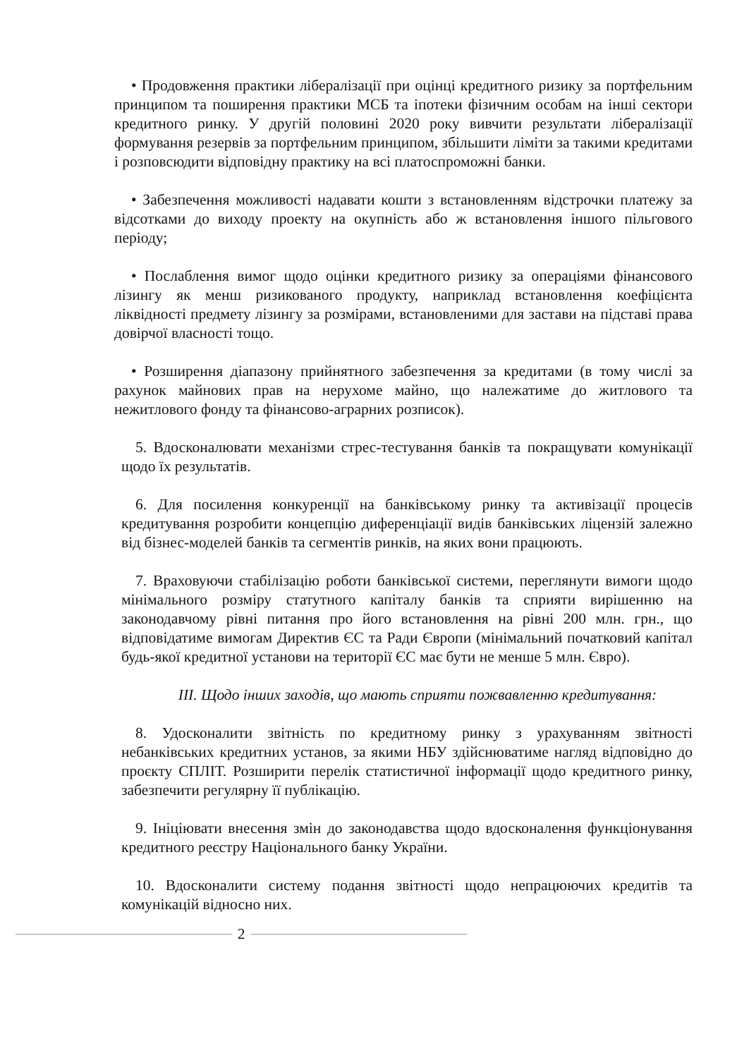• Продовження практики лібералізації при оцінці кредитного ризику за портфельним принципом та поширення практики МСБ та іпотеки фізичним особам на інші сектори кредитного ринку. У другій половині 2020 року вивчити результати лібералізації формування резервів за портфельним принципом, збільшити ліміти за такими кредитами і розповсюдити відповідну практику на всі платоспроможні банки.
• Забезпечення можливості надавати кошти з встановленням відстрочки платежу за відсотками до виходу проекту на окупність або ж встановлення іншого пільгового періоду;
• Послаблення вимог щодо оцінки кредитного ризику за операціями фінансового лізингу як менш ризикованого продукту, наприклад встановлення коефіцієнта ліквідності предмету лізингу за розмірами, встановленими для застави на підставі права довірчої власності тощо.
• Розширення діапазону прийнятного забезпечення за кредитами (в тому числі за рахунок майнових прав на нерухоме майно, що належатиме до житлового та нежитлового фонду та фінансово-аграрних розписок).
5. Вдосконалювати механізми стрес-тестування банків та покращувати комунікації щодо їх результатів.
6. Для посилення конкуренції на банківському ринку та активізації процесів кредитування розробити концепцію диференціації видів банківських ліцензій залежно від бізнес-моделей банків та сегментів ринків, на яких вони працюють.
7. Враховуючи стабілізацію роботи банківської системи, переглянути вимоги щодо мінімального розміру статутного капіталу банків та сприяти вирішенню на законодавчому рівні питання про його встановлення на рівні 200 млн. грн., що відповідатиме вимогам Директив ЄС та Ради Європи (мінімальний початковий капітал будь-якої кредитної установи на території ЄС має бути не менше 5 млн. Євро).
ІІІ. Щодо інших заходів, що мають сприяти пожвавленню кредитування:
8. Удосконалити звітність по кредитному ринку з урахуванням звітності небанківських кредитних установ, за якими НБУ здійснюватиме нагляд відповідно до проєкту СПЛІТ. Розширити перелік статистичної інформації щодо кредитного ринку, забезпечити регулярну її публікацію.
9. Ініціювати внесення змін до законодавства щодо вдосконалення функціонування кредитного реєстру Національного банку України.
10. Вдосконалити систему подання звітності щодо непрацюючих кредитів та комунікацій відносно них.
2